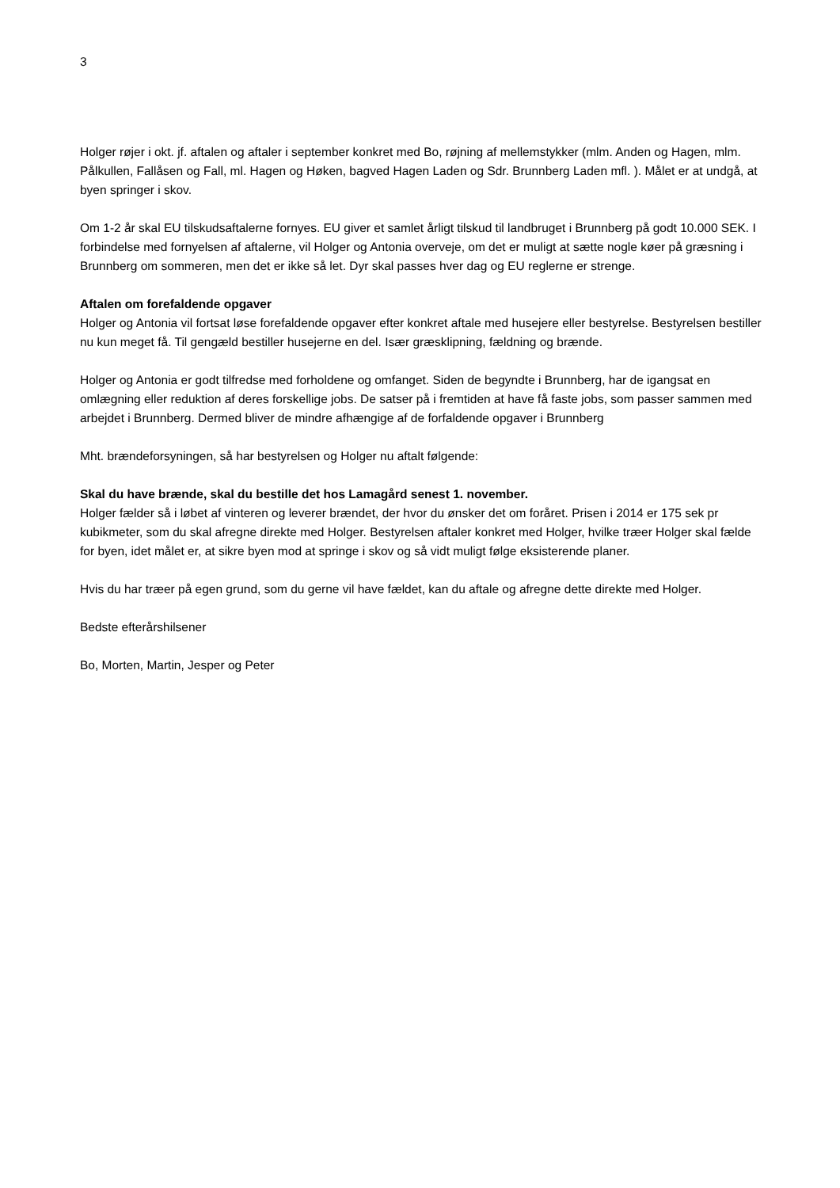3
Holger røjer i okt. jf. aftalen og aftaler i september konkret med Bo, røjning af mellemstykker (mlm. Anden og Hagen, mlm. Pålkullen, Fallåsen og Fall, ml. Hagen og Høken, bagved Hagen Laden og Sdr. Brunnberg Laden mfl. ). Målet er at undgå, at byen springer i skov.
Om 1-2 år skal EU tilskudsaftalerne fornyes. EU giver et samlet årligt tilskud til landbruget i Brunnberg på godt 10.000 SEK. I forbindelse med fornyelsen af aftalerne, vil Holger og Antonia overveje, om det er muligt at sætte nogle køer på græsning i Brunnberg om sommeren, men det er ikke så let. Dyr skal passes hver dag og EU reglerne er strenge.
Aftalen om forefaldende opgaver
Holger og Antonia vil fortsat løse forefaldende opgaver efter konkret aftale med husejere eller bestyrelse. Bestyrelsen bestiller nu kun meget få. Til gengæld bestiller husejerne en del. Især græsklipning, fældning og brænde.
Holger og Antonia er godt tilfredse med forholdene og omfanget. Siden de begyndte i Brunnberg, har de igangsat en omlægning eller reduktion af deres forskellige jobs. De satser på i fremtiden at have få faste jobs, som passer sammen med arbejdet i Brunnberg. Dermed bliver de mindre afhængige af de forfaldende opgaver i Brunnberg
Mht. brændeforsyningen, så har bestyrelsen og Holger nu aftalt følgende:
Skal du have brænde, skal du bestille det hos Lamagård senest 1. november.
Holger fælder så i løbet af vinteren og leverer brændet, der hvor du ønsker det om foråret. Prisen i 2014 er 175 sek pr kubikmeter, som du skal afregne direkte med Holger. Bestyrelsen aftaler konkret med Holger, hvilke træer Holger skal fælde for byen, idet målet er, at sikre byen mod at springe i skov og så vidt muligt følge eksisterende planer.
Hvis du har træer på egen grund, som du gerne vil have fældet, kan du aftale og afregne dette direkte med Holger.
Bedste efterårshilsener
Bo, Morten, Martin, Jesper og Peter